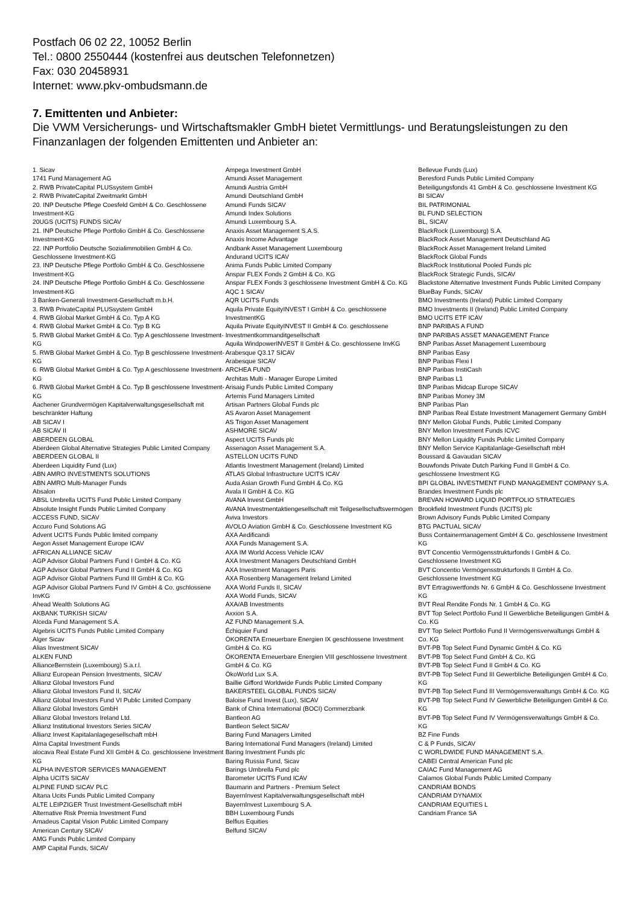Postfach 06 02 22, 10052 Berlin
Tel.: 0800 2550444 (kostenfrei aus deutschen Telefonnetzen)
Fax: 030 20458931
Internet: www.pkv-ombudsmann.de
7. Emittenten und Anbieter:
Die VWM Versicherungs- und Wirtschaftsmakler GmbH bietet Vermittlungs- und Beratungsleistungen zu den Finanzanlagen der folgenden Emittenten und Anbieter an:
1. Sicav
1741 Fund Management AG
2. RWB PrivateCapital PLUSsystem GmbH
2. RWB PrivateCapital Zweitmarkt GmbH
20. INP Deutsche Pflege Coesfeld GmbH & Co. Geschlossene Investment-KG
20UGS (UCITS) FUNDS SICAV
21. INP Deutsche Pflege Portfolio GmbH & Co. Geschlossene Investment-KG
22. INP Portfolio Deutsche Sozialimmobilien GmbH & Co. Geschlossene Investment-KG
23. INP Deutsche Pflege Portfolio GmbH & Co. Geschlossene Investment-KG
24. INP Deutsche Pflege Portfolio GmbH & Co. Geschlossene Investment-KG
3 Banken-Generali Investment-Gesellschaft m.b.H.
3. RWB PrivateCapital PLUSsystem GmbH
4. RWB Global Market GmbH & Co. Typ A KG
4. RWB Global Market GmbH & Co. Typ B KG
5. RWB Global Market GmbH & Co. Typ A geschlossene Investment-KG
5. RWB Global Market GmbH & Co. Typ B geschlossene Investment-KG
6. RWB Global Market GmbH & Co. Typ A geschlossene Investment-KG
6. RWB Global Market GmbH & Co. Typ B geschlossene Investment-KG
Aachener Grundvermögen Kapitalverwaltungsgesellschaft mit beschränkter Haftung
AB SICAV I
AB SICAV II
ABERDEEN GLOBAL
Aberdeen Global Alternative Strategies Public Limited Company
ABERDEEN GLOBAL II
Aberdeen Liquidity Fund (Lux)
ABN AMRO INVESTMENTS SOLUTIONS
ABN AMRO Multi-Manager Funds
Absalon
ABSL Umbrella UCITS Fund Public Limited Company
Absolute Insight Funds Public Limited Company
ACCESS FUND, SICAV
Accuro Fund Solutions AG
Advent UCITS Funds Public limited company
Aegon Asset Management Europe ICAV
AFRICAN ALLIANCE SICAV
AGP Advisor Global Partners Fund I GmbH & Co. KG
AGP Advisor Global Partners Fund II GmbH & Co. KG
AGP Advisor Global Partners Fund III GmbH & Co. KG
AGP Advisor Global Partners Fund IV GmbH & Co. gschlossene InvKG
Ahead Wealth Solutions AG
AKBANK TURKISH SICAV
Alceda Fund Management S.A.
Algebris UCITS Funds Public Limited Company
Alger Sicav
Alias Investment SICAV
ALKEN FUND
AllianceBernstein (Luxembourg) S.a.r.l.
Allianz European Pension Investments, SICAV
Allianz Global Investors Fund
Allianz Global Investors Fund II, SICAV
Allianz Global Investors Fund VI Public Limited Company
Allianz Global Investors GmbH
Allianz Global Investors Ireland Ltd.
Allianz Institutional Investors Series SICAV
Allianz Invest Kapitalanlagegesellschaft mbH
Alma Capital Investment Funds
alocava Real Estate Fund XII GmbH & Co. geschlossene Investment KG
ALPHA INVESTOR SERVICES MANAGEMENT
Alpha UCITS SICAV
ALPINE FUND SICAV PLC
Altana Ucits Funds Public Limited Company
ALTE LEIPZIGER Trust Investment-Gesellschaft mbH
Alternative Risk Premia Investment Fund
Amadeus Capital Vision Public Limited Company
American Century SICAV
AMG Funds Public Limited Company
AMP Capital Funds, SICAV
Ampega Investment GmbH
Amundi Asset Management
Amundi Austria GmbH
Amundi Deutschland GmbH
Amundi Funds SICAV
Amundi Index Solutions
Amundi Luxembourg S.A.
Anaxis Asset Management S.A.S.
Anaxis Income Advantage
Andbank Asset Management Luxembourg
Andurand UCITS ICAV
Anima Funds Public Limited Company
Anspar FLEX Fonds 2 GmbH & Co. KG
Anspar FLEX Fonds 3 geschlossene Investment GmbH & Co. KG
AQC 1 SICAV
AQR UCITS Funds
Aquila Private EquityINVEST I GmbH & Co. geschlossene InvestmentKG
Aquila Private EquityINVEST II GmbH & Co. geschlossene Investmentkommanditgesellschaft
Aquila WindpowerINVEST II GmbH & Co. geschlossene InvKG
Arabesque Q3.17 SICAV
Arabesque SICAV
ARCHEA FUND
Architas Multi - Manager Europe Limited
Arisaig Funds Public Limited Company
Artemis Fund Managers Limited
Artisan Partners Global Funds plc
AS Avaron Asset Management
AS Trigon Asset Management
ASHMORE SICAV
Aspect UCITS Funds plc
Assenagon Asset Management S.A.
ASTELLON UCITS FUND
Atlantis Investment Management (Ireland) Limited
ATLAS Global Infrastructure UCITS ICAV
Auda Asian Growth Fund GmbH & Co. KG
Avala II GmbH & Co. KG
AVANA Invest GmbH
AVANA Investmentaktiengesellschaft mit Teilgesellschaftsvermögen
Aviva Investors
AVOLO Aviation GmbH & Co. Geschlossene Investment KG
AXA Aedificandi
AXA Funds Management S.A.
AXA IM World Access Vehicle ICAV
AXA Investment Managers Deutschland GmbH
AXA Investment Managers Paris
AXA Rosenberg Management Ireland Limited
AXA World Funds II, SICAV
AXA World Funds, SICAV
AXA/AB Investments
Axxion S.A.
AZ FUND Management S.A.
Échiquier Fund
ÖKORENTA Erneuerbare Energien IX geschlossene Investment GmbH & Co. KG
ÖKORENTA Erneuerbare Energien VIII geschlossene Investment GmbH & Co. KG
ÖkoWorld Lux S.A.
Baillie Gifford Worldwide Funds Public Limited Company
BAKERSTEEL GLOBAL FUNDS SICAV
Baloise Fund Invest (Lux), SICAV
Bank of China International (BOCI) Commerzbank
Bantleon AG
Bantleon Select SICAV
Baring Fund Managers Limited
Baring International Fund Managers (Ireland) Limited
Baring Investment Funds plc
Baring Russia Fund, Sicav
Barings Umbrella Fund plc
Barometer UCITS Fund ICAV
Baumann and Partners - Premium Select
BayernInvest Kapitalverwaltungsgesellschaft mbH
BayernInvest Luxembourg S.A.
BBH Luxembourg Funds
Belfius Equities
Belfund SICAV
Bellevue Funds (Lux)
Beresford Funds Public Limited Company
Beteiligungsfonds 41 GmbH & Co. geschlossene Investment KG
BI SICAV
BIL PATRIMONIAL
BL FUND SELECTION
BL, SICAV
BlackRock (Luxembourg) S.A.
BlackRock Asset Management Deutschland AG
BlackRock Asset Management Ireland Limited
BlackRock Global Funds
BlackRock Institutional Pooled Funds plc
BlackRock Strategic Funds, SICAV
Blackstone Alternative Investment Funds Public Limited Company
BlueBay Funds, SICAV
BMO Investments (Ireland) Public Limited Company
BMO Investments II (Ireland) Public Limited Company
BMO UCITS ETF ICAV
BNP PARIBAS A FUND
BNP PARIBAS ASSET MANAGEMENT France
BNP Paribas Asset Management Luxembourg
BNP Paribas Easy
BNP Paribas Flexi I
BNP Paribas InstiCash
BNP Paribas L1
BNP Paribas Midcap Europe SICAV
BNP Paribas Money 3M
BNP Paribas Plan
BNP Paribas Real Estate Investment Management Germany GmbH
BNY Mellon Global Funds, Public Limited Company
BNY Mellon Investment Funds ICVC
BNY Mellon Liquidity Funds Public Limited Company
BNY Mellon Service Kapitalanlage-Gesellschaft mbH
Boussard & Gavaudan SICAV
Bouwfonds Private Dutch Parking Fund II GmbH & Co. geschlossene Investment KG
BPI GLOBAL INVESTMENT FUND MANAGEMENT COMPANY S.A.
Brandes Investment Funds plc
BREVAN HOWARD LIQUID PORTFOLIO STRATEGIES
Brookfield Investment Funds (UCITS) plc
Brown Advisory Funds Public Limited Company
BTG PACTUAL SICAV
Buss Containermanagement GmbH & Co. geschlossene Investment KG
BVT Concentio Vermögensstrukturfonds I GmbH & Co. Geschlossene Investment KG
BVT Concentio Vermögensstrukturfonds II GmbH & Co. Geschlossene Investment KG
BVT Ertragswertfonds Nr. 6 GmbH & Co. Geschlossene Investment KG
BVT Real Rendite Fonds Nr. 1 GmbH & Co. KG
BVT Top Select Portfolio Fund II Gewerbliche Beteiligungen GmbH & Co. KG
BVT Top Select Portfolio Fund II Vermögensverwaltungs GmbH & Co. KG
BVT-PB Top Select Fund Dynamic GmbH & Co. KG
BVT-PB Top Select Fund GmbH & Co. KG
BVT-PB Top Select Fund II GmbH & Co. KG
BVT-PB Top Select Fund III Gewerbliche Beteiligungen GmbH & Co. KG
BVT-PB Top Select Fund III Vermögensverwaltungs GmbH & Co. KG
BVT-PB Top Select Fund IV Gewerbliche Beteiligungen GmbH & Co. KG
BVT-PB Top Select Fund IV Vermögensverwaltungs GmbH & Co. KG
BZ Fine Funds
C & P Funds, SICAV
C WORLDWIDE FUND MANAGEMENT S.A.
CABEI Central American Fund plc
CAIAC Fund Management AG
Calamos Global Funds Public Limited Company
CANDRIAM BONDS
CANDRIAM DYNAMIX
CANDRIAM EQUITIES L
Candriam France SA